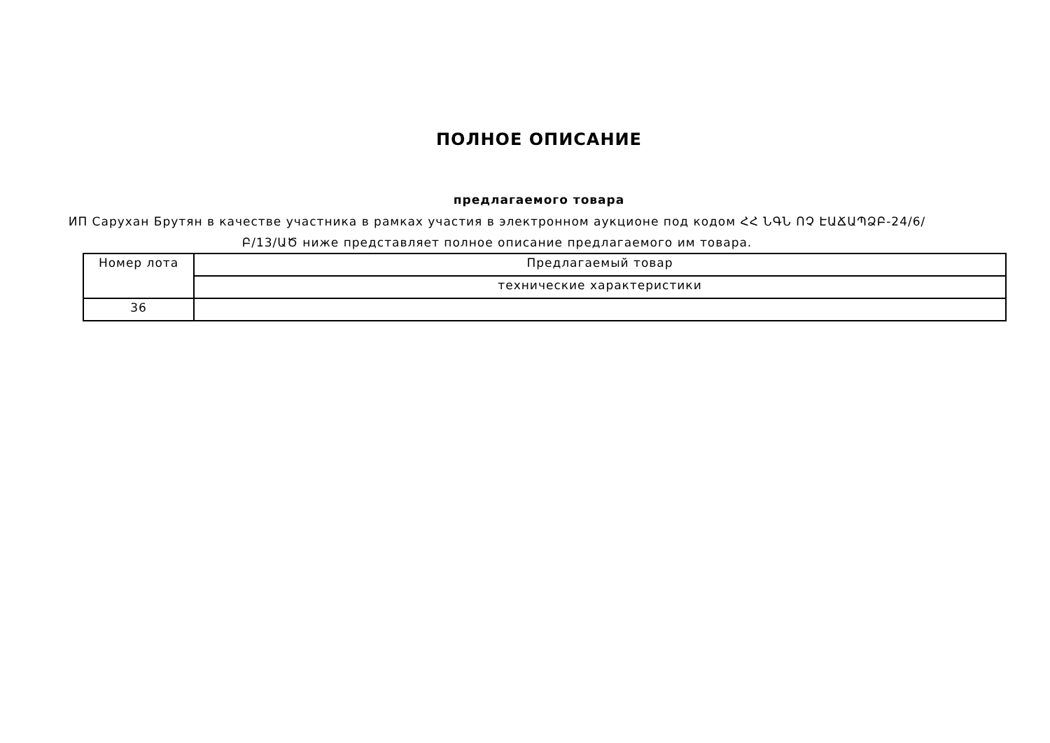ПОЛНОЕ ОПИСАНИЕ
предлагаемого товара
ИП Саруxан Брутян в качестве участника в рамках участия в электронном аукционе под кодом ՀՀ ՆԳՆ ՈՉ ԷԱՃԱՊՁԲ-24/6/Բ/13/ԱԾ ниже представляет полное описание предлагаемого им товара.
| Номер лота | Предлагаемый товар |
| | технические характеристики |
| 36 | |